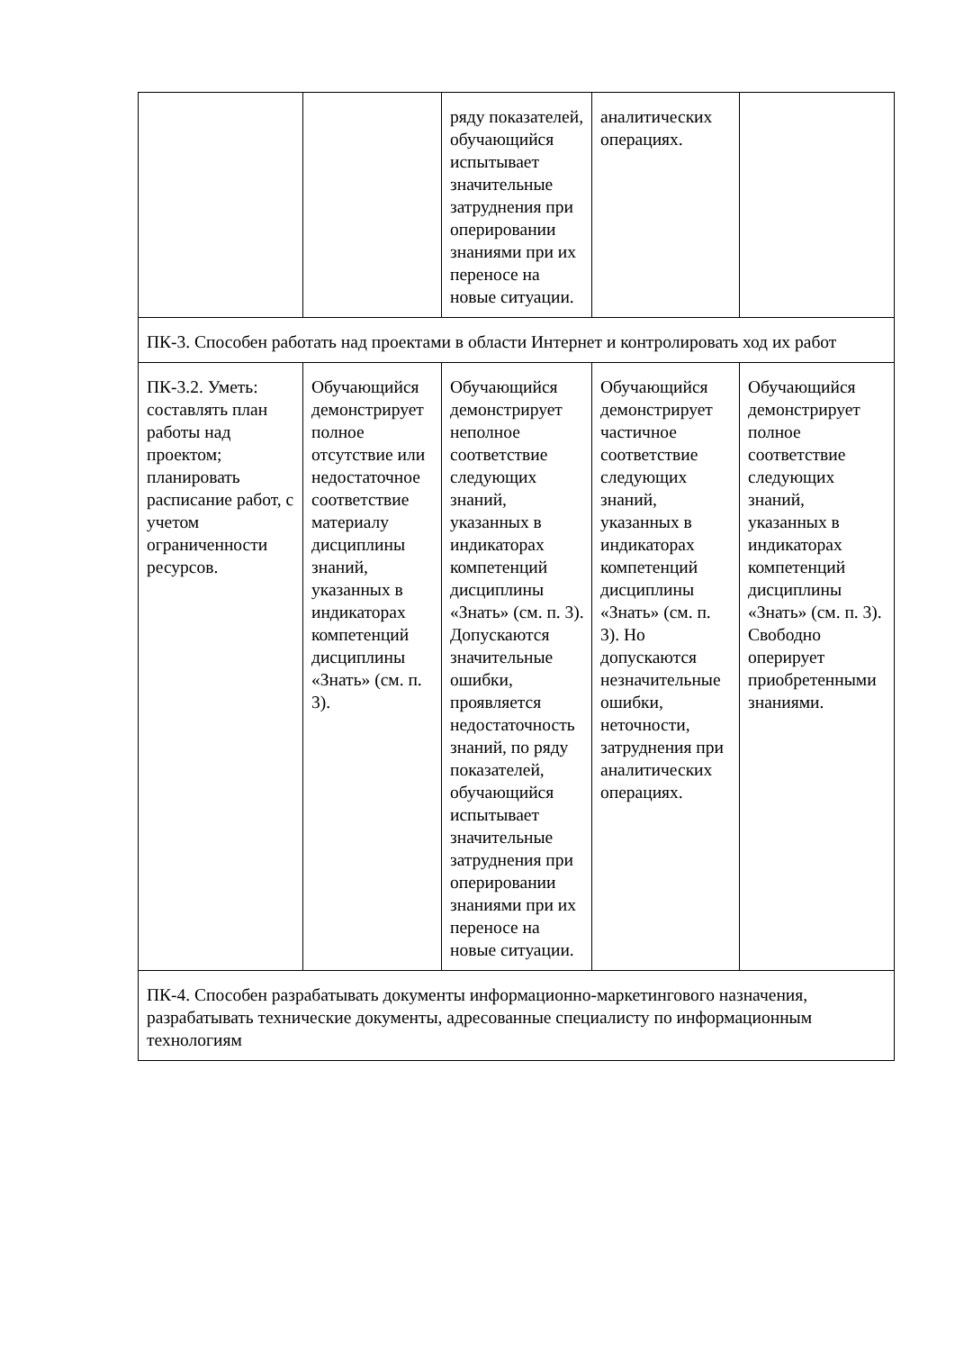| | | ряду показателей, обучающийся испытывает значительные затруднения при оперировании знаниями при их переносе на новые ситуации. | аналитических операциях. | |
| ПК-3. Способен работать над проектами в области Интернет и контролировать ход их работ | | | | |
| ПК-3.2. Уметь: составлять план работы над проектом; планировать расписание работ, с учетом ограниченности ресурсов. | Обучающийся демонстрирует полное отсутствие или недостаточное соответствие материалу дисциплины знаний, указанных в индикаторах компетенций дисциплины «Знать» (см. п. 3). | Обучающийся демонстрирует неполное соответствие следующих знаний, указанных в индикаторах компетенций дисциплины «Знать» (см. п. 3). Допускаются значительные ошибки, проявляется недостаточность знаний, по ряду показателей, обучающийся испытывает значительные затруднения при оперировании знаниями при их переносе на новые ситуации. | Обучающийся демонстрирует частичное соответствие следующих знаний, указанных в индикаторах компетенций дисциплины «Знать» (см. п. 3). Но допускаются незначительные ошибки, неточности, затруднения при аналитических операциях. | Обучающийся демонстрирует полное соответствие следующих знаний, указанных в индикаторах компетенций дисциплины «Знать» (см. п. 3). Свободно оперирует приобретенными знаниями. |
| ПК-4. Способен разрабатывать документы информационно-маркетингового назначения, разрабатывать технические документы, адресованные специалисту по информационным технологиям | | | | |